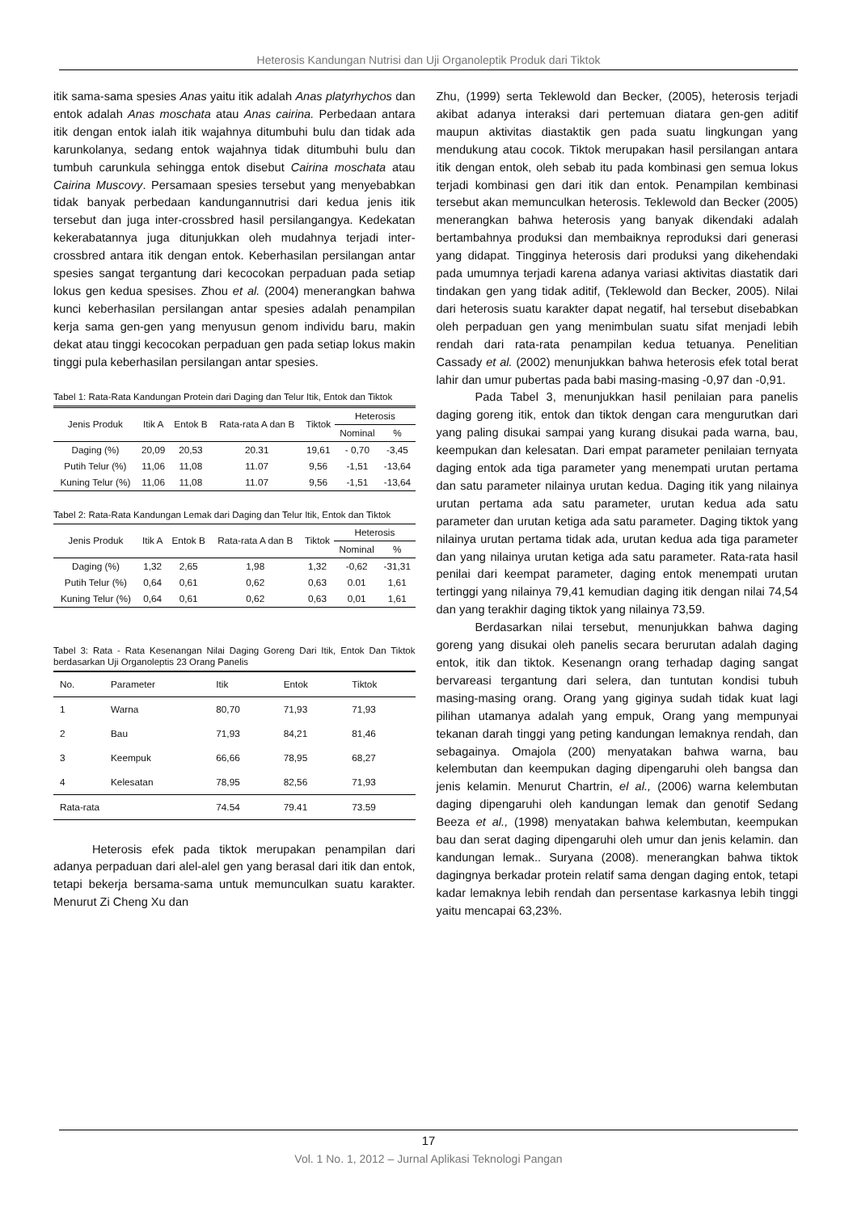Heterosis Kandungan Nutrisi dan Uji Organoleptik Produk dari Tiktok
itik sama-sama spesies Anas yaitu itik adalah Anas platyrhychos dan entok adalah Anas moschata atau Anas cairina. Perbedaan antara itik dengan entok ialah itik wajahnya ditumbuhi bulu dan tidak ada karunkolanya, sedang entok wajahnya tidak ditumbuhi bulu dan tumbuh carunkula sehingga entok disebut Cairina moschata atau Cairina Muscovy. Persamaan spesies tersebut yang menyebabkan tidak banyak perbedaan kandungannutrisi dari kedua jenis itik tersebut dan juga inter-crossbred hasil persilangangya. Kedekatan kekerabatannya juga ditunjukkan oleh mudahnya terjadi inter-crossbred antara itik dengan entok. Keberhasilan persilangan antar spesies sangat tergantung dari kecocokan perpaduan pada setiap lokus gen kedua spesises. Zhou et al. (2004) menerangkan bahwa kunci keberhasilan persilangan antar spesies adalah penampilan kerja sama gen-gen yang menyusun genom individu baru, makin dekat atau tinggi kecocokan perpaduan gen pada setiap lokus makin tinggi pula keberhasilan persilangan antar spesies.
Tabel 1: Rata-Rata Kandungan Protein dari Daging dan Telur Itik, Entok dan Tiktok
| Jenis Produk | Itik A | Entok B | Rata-rata A dan B | Tiktok | Heterosis | |
| --- | --- | --- | --- | --- | --- | --- |
| | | | | | Nominal | % |
| Daging (%) | 20,09 | 20,53 | 20.31 | 19,61 | - 0,70 | -3,45 |
| Putih Telur (%) | 11,06 | 11,08 | 11.07 | 9,56 | -1,51 | -13,64 |
| Kuning Telur (%) | 11,06 | 11,08 | 11.07 | 9,56 | -1,51 | -13,64 |
Tabel 2: Rata-Rata Kandungan Lemak dari Daging dan Telur Itik, Entok dan Tiktok
| Jenis Produk | Itik A | Entok B | Rata-rata A dan B | Tiktok | Heterosis | |
| --- | --- | --- | --- | --- | --- | --- |
| | | | | | Nominal | % |
| Daging (%) | 1,32 | 2,65 | 1,98 | 1,32 | -0,62 | -31,31 |
| Putih Telur (%) | 0,64 | 0,61 | 0,62 | 0,63 | 0.01 | 1,61 |
| Kuning Telur (%) | 0,64 | 0,61 | 0,62 | 0,63 | 0,01 | 1,61 |
Tabel 3: Rata - Rata Kesenangan Nilai Daging Goreng Dari Itik, Entok Dan Tiktok berdasarkan Uji Organoleptis 23 Orang Panelis
| No. | Parameter | Itik | Entok | Tiktok |
| 1 | Warna | 80,70 | 71,93 | 71,93 |
| 2 | Bau | 71,93 | 84,21 | 81,46 |
| 3 | Keempuk | 66,66 | 78,95 | 68,27 |
| 4 | Kelesatan | 78,95 | 82,56 | 71,93 |
| Rata-rata | | 74.54 | 79.41 | 73.59 |
Heterosis efek pada tiktok merupakan penampilan dari adanya perpaduan dari alel-alel gen yang berasal dari itik dan entok, tetapi bekerja bersama-sama untuk memunculkan suatu karakter. Menurut Zi Cheng Xu dan
Zhu, (1999) serta Teklewold dan Becker, (2005), heterosis terjadi akibat adanya interaksi dari pertemuan diatara gen-gen aditif maupun aktivitas diastaktik gen pada suatu lingkungan yang mendukung atau cocok. Tiktok merupakan hasil persilangan antara itik dengan entok, oleh sebab itu pada kombinasi gen semua lokus terjadi kombinasi gen dari itik dan entok. Penampilan kembinasi tersebut akan memunculkan heterosis. Teklewold dan Becker (2005) menerangkan bahwa heterosis yang banyak dikendaki adalah bertambahnya produksi dan membaiknya reproduksi dari generasi yang didapat. Tingginya heterosis dari produksi yang dikehendaki pada umumnya terjadi karena adanya variasi aktivitas diastatik dari tindakan gen yang tidak aditif, (Teklewold dan Becker, 2005). Nilai dari heterosis suatu karakter dapat negatif, hal tersebut disebabkan oleh perpaduan gen yang menimbulan suatu sifat menjadi lebih rendah dari rata-rata penampilan kedua tetuanya. Penelitian Cassady et al. (2002) menunjukkan bahwa heterosis efek total berat lahir dan umur pubertas pada babi masing-masing -0,97 dan -0,91.
Pada Tabel 3, menunjukkan hasil penilaian para panelis daging goreng itik, entok dan tiktok dengan cara mengurutkan dari yang paling disukai sampai yang kurang disukai pada warna, bau, keempukan dan kelesatan. Dari empat parameter penilaian ternyata daging entok ada tiga parameter yang menempati urutan pertama dan satu parameter nilainya urutan kedua. Daging itik yang nilainya urutan pertama ada satu parameter, urutan kedua ada satu parameter dan urutan ketiga ada satu parameter. Daging tiktok yang nilainya urutan pertama tidak ada, urutan kedua ada tiga parameter dan yang nilainya urutan ketiga ada satu parameter. Rata-rata hasil penilai dari keempat parameter, daging entok menempati urutan tertinggi yang nilainya 79,41 kemudian daging itik dengan nilai 74,54 dan yang terakhir daging tiktok yang nilainya 73,59.
Berdasarkan nilai tersebut, menunjukkan bahwa daging goreng yang disukai oleh panelis secara berurutan adalah daging entok, itik dan tiktok. Kesenangn orang terhadap daging sangat bervareasi tergantung dari selera, dan tuntutan kondisi tubuh masing-masing orang. Orang yang giginya sudah tidak kuat lagi pilihan utamanya adalah yang empuk, Orang yang mempunyai tekanan darah tinggi yang peting kandungan lemaknya rendah, dan sebagainya. Omajola (200) menyatakan bahwa warna, bau kelembutan dan keempukan daging dipengaruhi oleh bangsa dan jenis kelamin. Menurut Chartrin, el al., (2006) warna kelembutan daging dipengaruhi oleh kandungan lemak dan genotif Sedang Beeza et al., (1998) menyatakan bahwa kelembutan, keempukan bau dan serat daging dipengaruhi oleh umur dan jenis kelamin. dan kandungan lemak.. Suryana (2008). menerangkan bahwa tiktok dagingnya berkadar protein relatif sama dengan daging entok, tetapi kadar lemaknya lebih rendah dan persentase karkasnya lebih tinggi yaitu mencapai 63,23%.
17
Vol. 1 No. 1, 2012 – Jurnal Aplikasi Teknologi Pangan